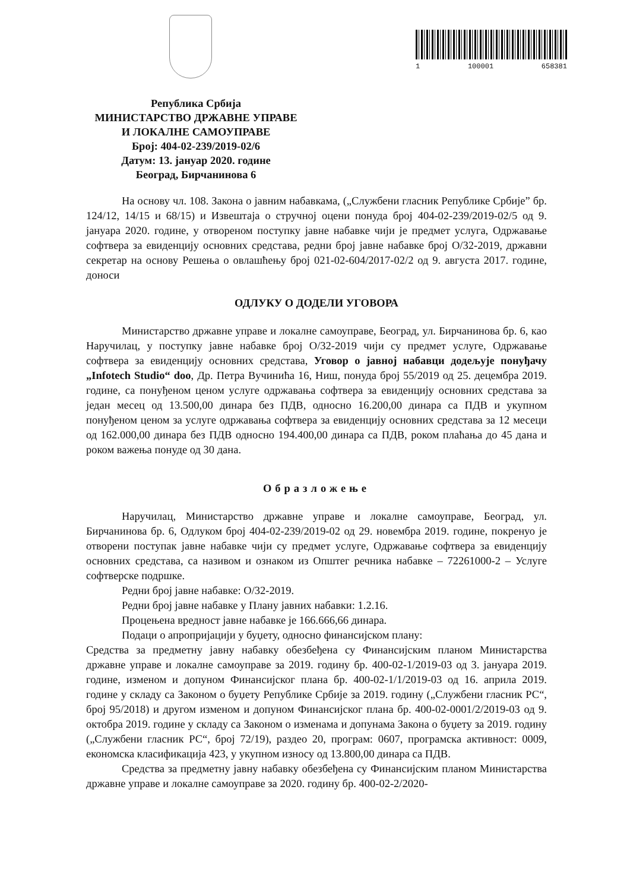1 100001 658381
Република Србија
МИНИСТАРСТВО ДРЖАВНЕ УПРАВЕ
И ЛОКАЛНЕ САМОУПРАВЕ
Број: 404-02-239/2019-02/6
Датум: 13. јануар 2020. године
Београд, Бирчанинова 6
На основу чл. 108. Закона о јавним набавкама, („Службени гласник Републике Србије” бр. 124/12, 14/15 и 68/15) и Извештаја о стручној оцени понуда број 404-02-239/2019-02/5 од 9. јануара 2020. године, у отвореном поступку јавне набавке чији је предмет услуга, Одржавање софтвера за евиденцију основних средстава, редни број јавне набавке број О/32-2019, државни секретар на основу Решења о овлашћењу број 021-02-604/2017-02/2 од 9. августа 2017. године, доноси
ОДЛУКУ О ДОДЕЛИ УГОВОРА
Министарство државне управе и локалне самоуправе, Београд, ул. Бирчанинова бр. 6, као Наручилац, у поступку јавне набавке број О/32-2019 чији су предмет услуге, Одржавање софтвера за евиденцију основних средстава, Уговор о јавној набавци додељује понуђачу „Infotech Studio“ doo, Др. Петра Вучинића 16, Ниш, понуда број 55/2019 од 25. децембра 2019. године, са понуђеном ценом услуге одржавања софтвера за евиденцију основних средстава за један месец од 13.500,00 динара без ПДВ, односно 16.200,00 динара са ПДВ и укупном понуђеном ценом за услуге одржавања софтвера за евиденцију основних средстава за 12 месеци од 162.000,00 динара без ПДВ односно 194.400,00 динара са ПДВ, роком плаћања до 45 дана и роком важења понуде од 30 дана.
Образложење
Наручилац, Министарство државне управе и локалне самоуправе, Београд, ул. Бирчанинова бр. 6, Одлуком број 404-02-239/2019-02 од 29. новембра 2019. године, покренуо је отворени поступак јавне набавке чији су предмет услуге, Одржавање софтвера за евиденцију основних средстава, са називом и ознаком из Општег речника набавке – 72261000-2 – Услуге софтверске подршке.
Редни број јавне набавке: О/32-2019.
Редни број јавне набавке у Плану јавних набавки: 1.2.16.
Процењена вредност јавне набавке је 166.666,66 динара.
Подаци о апропријацији у буџету, односно финансијском плану:
Средства за предметну јавну набавку обезбеђена су Финансијским планом Министарства државне управе и локалне самоуправе за 2019. годину бр. 400-02-1/2019-03 од 3. јануара 2019. године, изменом и допуном Финансијског плана бр. 400-02-1/1/2019-03 од 16. априла 2019. године у складу са Законом о буџету Републике Србије за 2019. годину („Службени гласник РС“, број 95/2018) и другом изменом и допуном Финансијског плана бр. 400-02-0001/2/2019-03 од 9. октобра 2019. године у складу са Законом о изменама и допунама Закона о буџету за 2019. годину („Службени гласник РС“, број 72/19), раздео 20, програм: 0607, програмска активност: 0009, економска класификација 423, у укупном износу од 13.800,00 динара са ПДВ.
Средства за предметну јавну набавку обезбеђена су Финансијским планом Министарства државне управе и локалне самоуправе за 2020. годину бр. 400-02-2/2020-